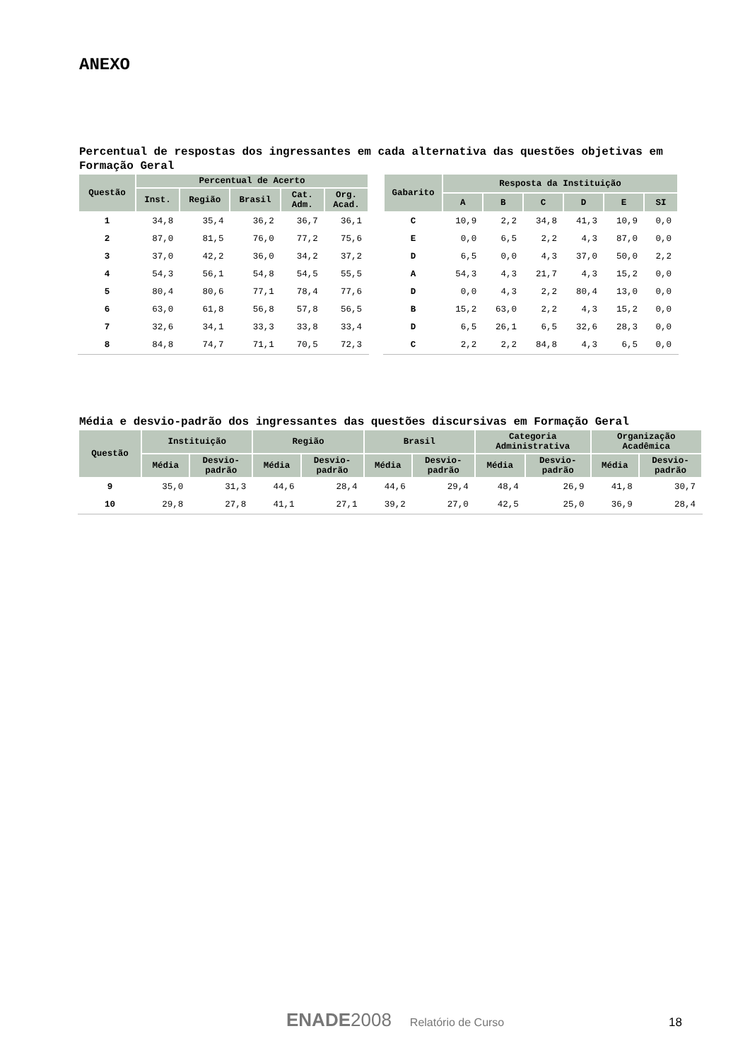ANEXO
Percentual de respostas dos ingressantes em cada alternativa das questões objetivas em Formação Geral
| Questão | Percentual de Acerto | | | | |
| --- | --- | --- | --- | --- | --- |
| | Inst. | Região | Brasil | Cat. Adm. | Org. Acad. |
| 1 | 34,8 | 35,4 | 36,2 | 36,7 | 36,1 |
| 2 | 87,0 | 81,5 | 76,0 | 77,2 | 75,6 |
| 3 | 37,0 | 42,2 | 36,0 | 34,2 | 37,2 |
| 4 | 54,3 | 56,1 | 54,8 | 54,5 | 55,5 |
| 5 | 80,4 | 80,6 | 77,1 | 78,4 | 77,6 |
| 6 | 63,0 | 61,8 | 56,8 | 57,8 | 56,5 |
| 7 | 32,6 | 34,1 | 33,3 | 33,8 | 33,4 |
| 8 | 84,8 | 74,7 | 71,1 | 70,5 | 72,3 |
| Gabarito | Resposta da Instituição | | | | | |
| --- | --- | --- | --- | --- | --- | --- |
| | A | B | C | D | E | SI |
| C | 10,9 | 2,2 | 34,8 | 41,3 | 10,9 | 0,0 |
| E | 0,0 | 6,5 | 2,2 | 4,3 | 87,0 | 0,0 |
| D | 6,5 | 0,0 | 4,3 | 37,0 | 50,0 | 2,2 |
| A | 54,3 | 4,3 | 21,7 | 4,3 | 15,2 | 0,0 |
| D | 0,0 | 4,3 | 2,2 | 80,4 | 13,0 | 0,0 |
| B | 15,2 | 63,0 | 2,2 | 4,3 | 15,2 | 0,0 |
| D | 6,5 | 26,1 | 6,5 | 32,6 | 28,3 | 0,0 |
| C | 2,2 | 2,2 | 84,8 | 4,3 | 6,5 | 0,0 |
Média e desvio-padrão dos ingressantes das questões discursivas em Formação Geral
| Questão | Instituição | | Região | | Brasil | | Categoria Administrativa | | Organização Acadêmica | |
| --- | --- | --- | --- | --- | --- | --- | --- | --- | --- | --- |
| | Média | Desvio- padrão | Média | Desvio- padrão | Média | Desvio- padrão | Média | Desvio- padrão | Média | Desvio- padrão |
| 9 | 35,0 | 31,3 | 44,6 | 28,4 | 44,6 | 29,4 | 48,4 | 26,9 | 41,8 | 30,7 |
| 10 | 29,8 | 27,8 | 41,1 | 27,1 | 39,2 | 27,0 | 42,5 | 25,0 | 36,9 | 28,4 |
ENADE2008 Relatório de Curso 18